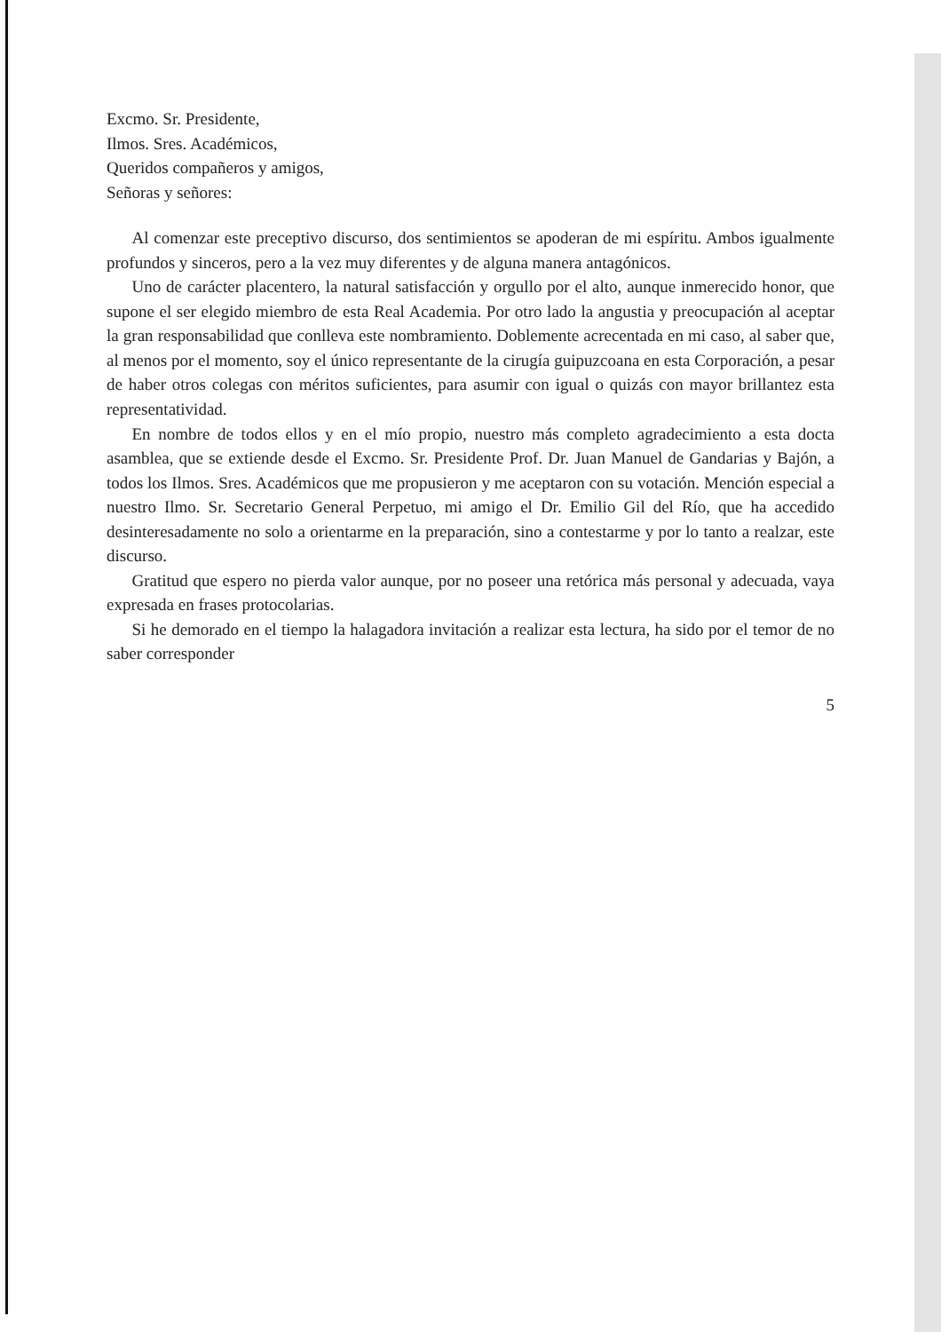Excmo. Sr. Presidente,
Ilmos. Sres. Académicos,
Queridos compañeros y amigos,
Señoras y señores:
Al comenzar este preceptivo discurso, dos sentimientos se apoderan de mi espíritu. Ambos igualmente profundos y sinceros, pero a la vez muy diferentes y de alguna manera antagónicos.
Uno de carácter placentero, la natural satisfacción y orgullo por el alto, aunque inmerecido honor, que supone el ser elegido miembro de esta Real Academia. Por otro lado la angustia y preocupación al aceptar la gran responsabilidad que conlleva este nombramiento. Doblemente acrecentada en mi caso, al saber que, al menos por el momento, soy el único representante de la cirugía guipuzcoana en esta Corporación, a pesar de haber otros colegas con méritos suficientes, para asumir con igual o quizás con mayor brillantez esta representatividad.
En nombre de todos ellos y en el mío propio, nuestro más completo agradecimiento a esta docta asamblea, que se extiende desde el Excmo. Sr. Presidente Prof. Dr. Juan Manuel de Gandarias y Bajón, a todos los Ilmos. Sres. Académicos que me propusieron y me aceptaron con su votación. Mención especial a nuestro Ilmo. Sr. Secretario General Perpetuo, mi amigo el Dr. Emilio Gil del Río, que ha accedido desinteresadamente no solo a orientarme en la preparación, sino a contestarme y por lo tanto a realzar, este discurso.
Gratitud que espero no pierda valor aunque, por no poseer una retórica más personal y adecuada, vaya expresada en frases protocolarias.
Si he demorado en el tiempo la halagadora invitación a realizar esta lectura, ha sido por el temor de no saber corresponder
5